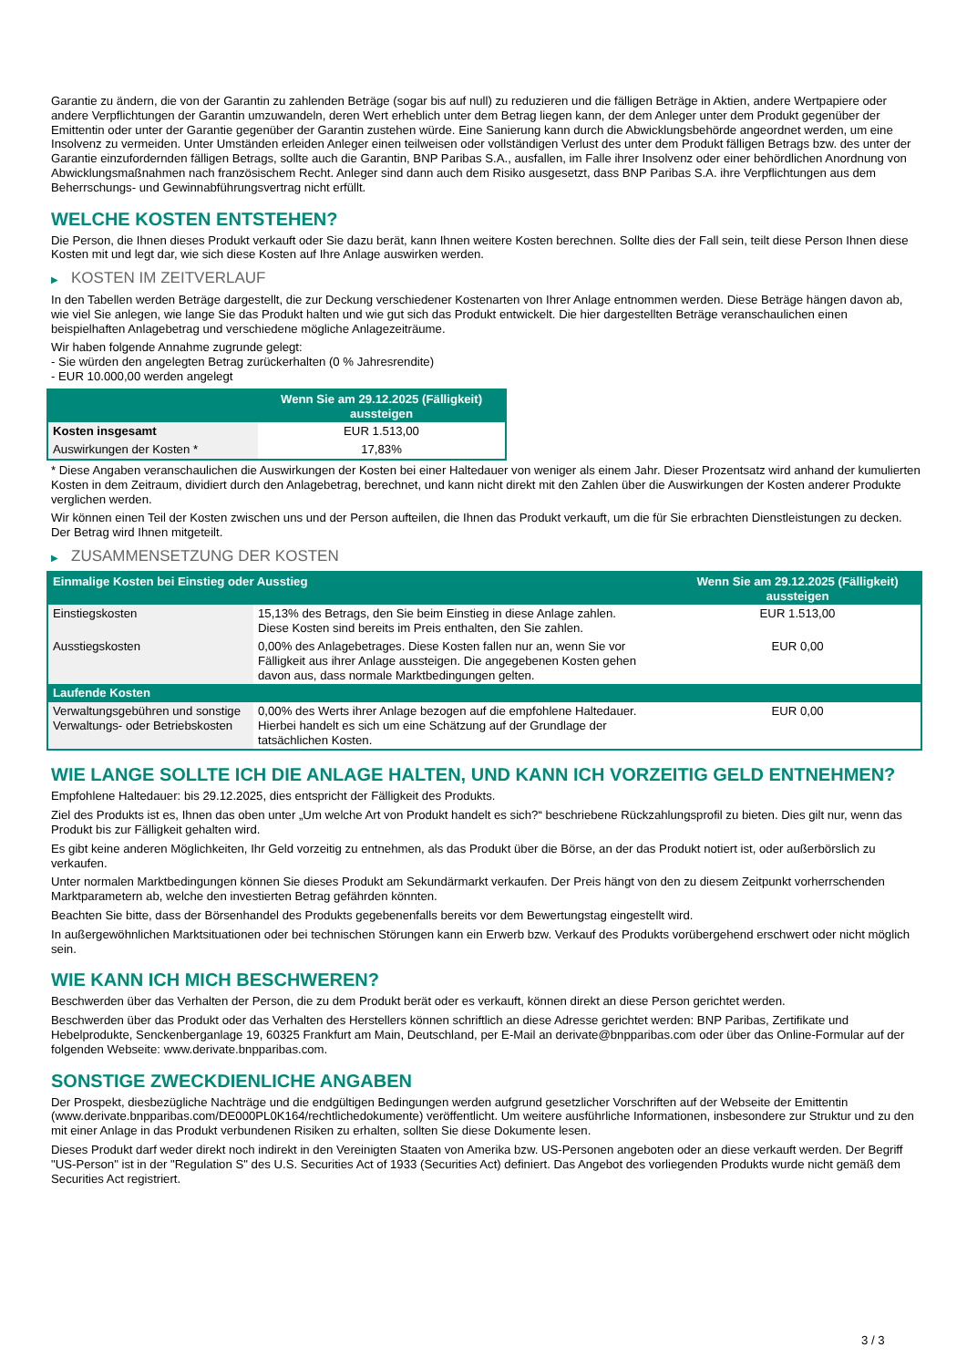Garantie zu ändern, die von der Garantin zu zahlenden Beträge (sogar bis auf null) zu reduzieren und die fälligen Beträge in Aktien, andere Wertpapiere oder andere Verpflichtungen der Garantin umzuwandeln, deren Wert erheblich unter dem Betrag liegen kann, der dem Anleger unter dem Produkt gegenüber der Emittentin oder unter der Garantie gegenüber der Garantin zustehen würde. Eine Sanierung kann durch die Abwicklungsbehörde angeordnet werden, um eine Insolvenz zu vermeiden. Unter Umständen erleiden Anleger einen teilweisen oder vollständigen Verlust des unter dem Produkt fälligen Betrags bzw. des unter der Garantie einzufordernden fälligen Betrags, sollte auch die Garantin, BNP Paribas S.A., ausfallen, im Falle ihrer Insolvenz oder einer behördlichen Anordnung von Abwicklungsmaßnahmen nach französischem Recht. Anleger sind dann auch dem Risiko ausgesetzt, dass BNP Paribas S.A. ihre Verpflichtungen aus dem Beherrschungs- und Gewinnabführungsvertrag nicht erfüllt.
WELCHE KOSTEN ENTSTEHEN?
Die Person, die Ihnen dieses Produkt verkauft oder Sie dazu berät, kann Ihnen weitere Kosten berechnen. Sollte dies der Fall sein, teilt diese Person Ihnen diese Kosten mit und legt dar, wie sich diese Kosten auf Ihre Anlage auswirken werden.
▶ KOSTEN IM ZEITVERLAUF
In den Tabellen werden Beträge dargestellt, die zur Deckung verschiedener Kostenarten von Ihrer Anlage entnommen werden. Diese Beträge hängen davon ab, wie viel Sie anlegen, wie lange Sie das Produkt halten und wie gut sich das Produkt entwickelt. Die hier dargestellten Beträge veranschaulichen einen beispielhaften Anlagebetrag und verschiedene mögliche Anlagezeiträume.
Wir haben folgende Annahme zugrunde gelegt:
- Sie würden den angelegten Betrag zurückerhalten (0 % Jahresrendite)
- EUR 10.000,00 werden angelegt
| | Wenn Sie am 29.12.2025 (Fälligkeit) aussteigen |
| --- | --- |
| Kosten insgesamt | EUR 1.513,00 |
| Auswirkungen der Kosten * | 17,83% |
* Diese Angaben veranschaulichen die Auswirkungen der Kosten bei einer Haltedauer von weniger als einem Jahr. Dieser Prozentsatz wird anhand der kumulierten Kosten in dem Zeitraum, dividiert durch den Anlagebetrag, berechnet, und kann nicht direkt mit den Zahlen über die Auswirkungen der Kosten anderer Produkte verglichen werden.
Wir können einen Teil der Kosten zwischen uns und der Person aufteilen, die Ihnen das Produkt verkauft, um die für Sie erbrachten Dienstleistungen zu decken. Der Betrag wird Ihnen mitgeteilt.
▶ ZUSAMMENSETZUNG DER KOSTEN
| Einmalige Kosten bei Einstieg oder Ausstieg | | Wenn Sie am 29.12.2025 (Fälligkeit) aussteigen |
| --- | --- | --- |
| Einstiegskosten | 15,13% des Betrags, den Sie beim Einstieg in diese Anlage zahlen. Diese Kosten sind bereits im Preis enthalten, den Sie zahlen. | EUR 1.513,00 |
| Ausstiegskosten | 0,00% des Anlagebetrages. Diese Kosten fallen nur an, wenn Sie vor Fälligkeit aus ihrer Anlage aussteigen. Die angegebenen Kosten gehen davon aus, dass normale Marktbedingungen gelten. | EUR 0,00 |
| Laufende Kosten | | |
| Verwaltungsgebühren und sonstige Verwaltungs- oder Betriebskosten | 0,00% des Werts ihrer Anlage bezogen auf die empfohlene Haltedauer. Hierbei handelt es sich um eine Schätzung auf der Grundlage der tatsächlichen Kosten. | EUR 0,00 |
WIE LANGE SOLLTE ICH DIE ANLAGE HALTEN, UND KANN ICH VORZEITIG GELD ENTNEHMEN?
Empfohlene Haltedauer: bis 29.12.2025, dies entspricht der Fälligkeit des Produkts.
Ziel des Produkts ist es, Ihnen das oben unter „Um welche Art von Produkt handelt es sich?“ beschriebene Rückzahlungsprofil zu bieten. Dies gilt nur, wenn das Produkt bis zur Fälligkeit gehalten wird.
Es gibt keine anderen Möglichkeiten, Ihr Geld vorzeitig zu entnehmen, als das Produkt über die Börse, an der das Produkt notiert ist, oder außerbörslich zu verkaufen.
Unter normalen Marktbedingungen können Sie dieses Produkt am Sekundärmarkt verkaufen. Der Preis hängt von den zu diesem Zeitpunkt vorherrschenden Marktparametern ab, welche den investierten Betrag gefährden könnten.
Beachten Sie bitte, dass der Börsenhandel des Produkts gegebenenfalls bereits vor dem Bewertungstag eingestellt wird.
In außergewöhnlichen Marktsituationen oder bei technischen Störungen kann ein Erwerb bzw. Verkauf des Produkts vorübergehend erschwert oder nicht möglich sein.
WIE KANN ICH MICH BESCHWEREN?
Beschwerden über das Verhalten der Person, die zu dem Produkt berät oder es verkauft, können direkt an diese Person gerichtet werden.
Beschwerden über das Produkt oder das Verhalten des Herstellers können schriftlich an diese Adresse gerichtet werden: BNP Paribas, Zertifikate und Hebelprodukte, Senckenberganlage 19, 60325 Frankfurt am Main, Deutschland, per E-Mail an derivate@bnpparibas.com oder über das Online-Formular auf der folgenden Webseite: www.derivate.bnpparibas.com.
SONSTIGE ZWECKDIENLICHE ANGABEN
Der Prospekt, diesbezügliche Nachträge und die endgültigen Bedingungen werden aufgrund gesetzlicher Vorschriften auf der Webseite der Emittentin (www.derivate.bnpparibas.com/DE000PL0K164/rechtlichedokumente) veröffentlicht. Um weitere ausführliche Informationen, insbesondere zur Struktur und zu den mit einer Anlage in das Produkt verbundenen Risiken zu erhalten, sollten Sie diese Dokumente lesen.
Dieses Produkt darf weder direkt noch indirekt in den Vereinigten Staaten von Amerika bzw. US-Personen angeboten oder an diese verkauft werden. Der Begriff "US-Person" ist in der "Regulation S" des U.S. Securities Act of 1933 (Securities Act) definiert. Das Angebot des vorliegenden Produkts wurde nicht gemäß dem Securities Act registriert.
3 / 3